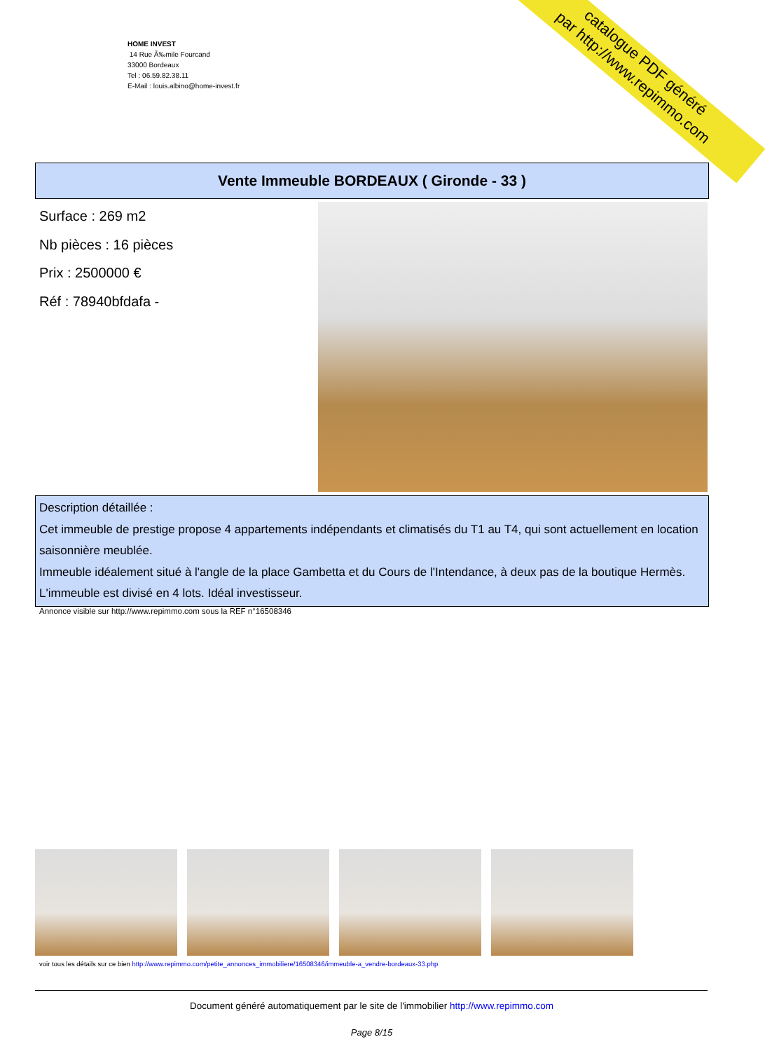HOME INVEST
14 Rue Ã‰mile Fourcand
33000 Bordeaux
Tel : 06.59.82.38.11
E-Mail : louis.albino@home-invest.fr
catalogue PDF généré
par http://www.repimmo.com
Vente Immeuble BORDEAUX ( Gironde - 33 )
Surface : 269 m2
Nb pièces : 16 pièces
Prix : 2500000 €
Réf : 78940bfdafa -
Description détaillée :
Cet immeuble de prestige propose 4 appartements indépendants et climatisés du T1 au T4, qui sont actuellement en location saisonnière meublée.
Immeuble idéalement situé à l'angle de la place Gambetta et du Cours de l'Intendance, à deux pas de la boutique Hermès. L'immeuble est divisé en 4 lots. Idéal investisseur.
Annonce visible sur http://www.repimmo.com sous la REF n°16508346
voir tous les détails sur ce bien http://www.repimmo.com/petite_annonces_immobiliere/16508346/immeuble-a_vendre-bordeaux-33.php
Document généré automatiquement par le site de l'immobilier http://www.repimmo.com
Page 8/15